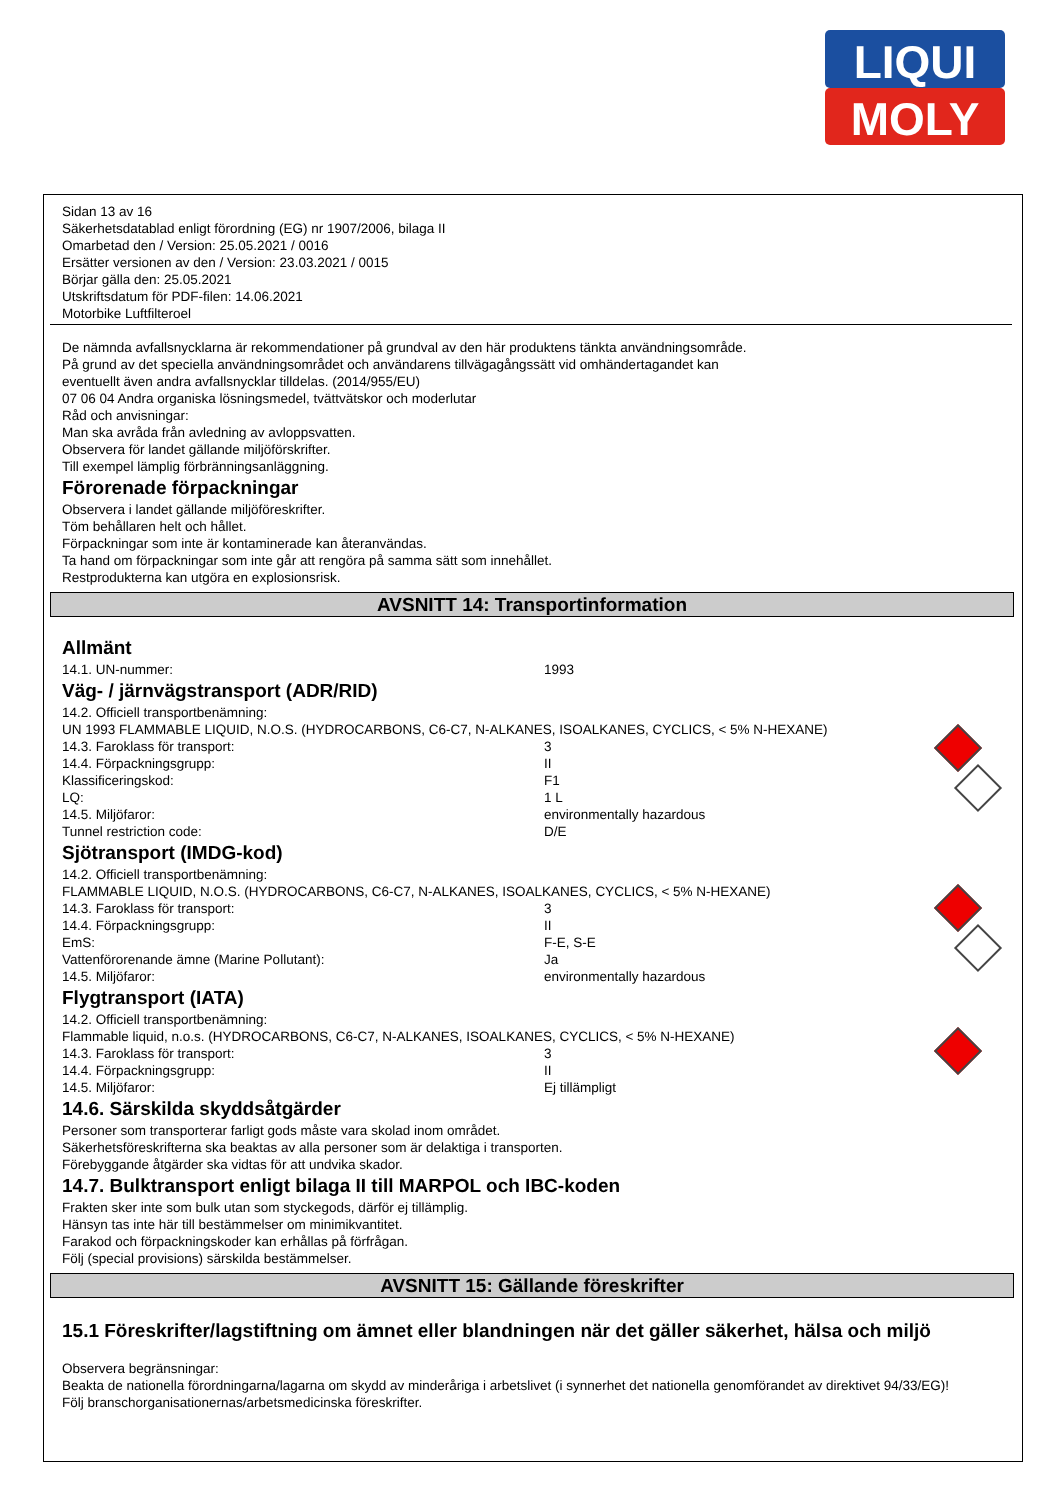LIQUI
MOLY
Sidan 13 av 16
Säkerhetsdatablad enligt förordning (EG) nr 1907/2006, bilaga II
Omarbetad den / Version: 25.05.2021 / 0016
Ersätter versionen av den / Version: 23.03.2021 / 0015
Börjar gälla den: 25.05.2021
Utskriftsdatum för PDF-filen: 14.06.2021
Motorbike Luftfilteroel
De nämnda avfallsnycklarna är rekommendationer på grundval av den här produktens tänkta användningsområde.
På grund av det speciella användningsområdet och användarens tillvägagångssätt vid omhändertagandet kan
eventuellt även andra avfallsnycklar tilldelas. (2014/955/EU)
07 06 04 Andra organiska lösningsmedel, tvättvätskor och moderlutar
Råd och anvisningar:
Man ska avråda från avledning av avloppsvatten.
Observera för landet gällande miljöförskrifter.
Till exempel lämplig förbränningsanläggning.
Förorenade förpackningar
Observera i landet gällande miljöföreskrifter.
Töm behållaren helt och hållet.
Förpackningar som inte är kontaminerade kan återanvändas.
Ta hand om förpackningar som inte går att rengöra på samma sätt som innehållet.
Restprodukterna kan utgöra en explosionsrisk.
AVSNITT 14: Transportinformation
Allmänt
14.1. UN-nummer: 1993
Väg- / järnvägstransport (ADR/RID)
14.2. Officiell transportbenämning:
UN 1993 FLAMMABLE LIQUID, N.O.S. (HYDROCARBONS, C6-C7, N-ALKANES, ISOALKANES, CYCLICS, < 5% N-HEXANE)
14.3. Faroklass för transport: 3
14.4. Förpackningsgrupp: II
Klassificeringskod: F1
LQ: 1 L
14.5. Miljöfaror: environmentally hazardous
Tunnel restriction code: D/E
Sjötransport (IMDG-kod)
14.2. Officiell transportbenämning:
FLAMMABLE LIQUID, N.O.S. (HYDROCARBONS, C6-C7, N-ALKANES, ISOALKANES, CYCLICS, < 5% N-HEXANE)
14.3. Faroklass för transport: 3
14.4. Förpackningsgrupp: II
EmS: F-E, S-E
Vattenförorenande ämne (Marine Pollutant): Ja
14.5. Miljöfaror: environmentally hazardous
Flygtransport (IATA)
14.2. Officiell transportbenämning:
Flammable liquid, n.o.s. (HYDROCARBONS, C6-C7, N-ALKANES, ISOALKANES, CYCLICS, < 5% N-HEXANE)
14.3. Faroklass för transport: 3
14.4. Förpackningsgrupp: II
14.5. Miljöfaror: Ej tillämpligt
14.6. Särskilda skyddsåtgärder
Personer som transporterar farligt gods måste vara skolad inom området.
Säkerhetsföreskrifterna ska beaktas av alla personer som är delaktiga i transporten.
Förebyggande åtgärder ska vidtas för att undvika skador.
14.7. Bulktransport enligt bilaga II till MARPOL och IBC-koden
Frakten sker inte som bulk utan som styckegods, därför ej tillämplig.
Hänsyn tas inte här till bestämmelser om minimikvantitet.
Farakod och förpackningskoder kan erhållas på förfrågan.
Följ (special provisions) särskilda bestämmelser.
AVSNITT 15: Gällande föreskrifter
15.1 Föreskrifter/lagstiftning om ämnet eller blandningen när det gäller säkerhet, hälsa och miljö
Observera begränsningar:
Beakta de nationella förordningarna/lagarna om skydd av minderåriga i arbetslivet (i synnerhet det nationella genomförandet av direktivet 94/33/EG)!
Följ branschorganisationernas/arbetsmedicinska föreskrifter.